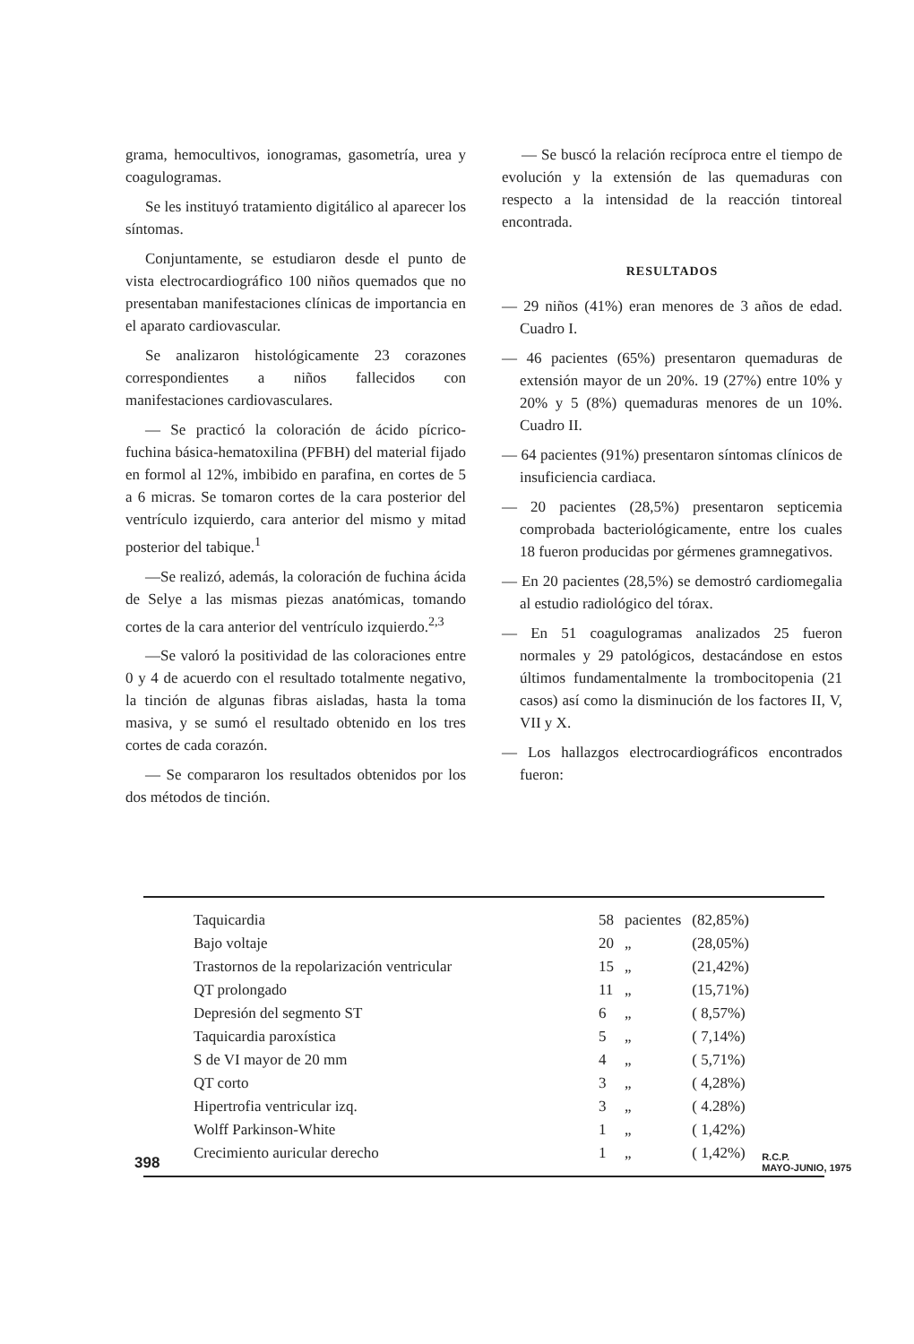grama, hemocultivos, ionogramas, gasometría, urea y coagulogramas.
Se les instituyó tratamiento digitálico al aparecer los síntomas.
Conjuntamente, se estudiaron desde el punto de vista electrocardiográfico 100 niños quemados que no presentaban manifestaciones clínicas de importancia en el aparato cardiovascular.
Se analizaron histológicamente 23 corazones correspondientes a niños fallecidos con manifestaciones cardiovasculares.
— Se practicó la coloración de ácido pícrico-fuchina básica-hematoxilina (PFBH) del material fijado en formol al 12%, imbibido en parafina, en cortes de 5 a 6 micras. Se tomaron cortes de la cara posterior del ventrículo izquierdo, cara anterior del mismo y mitad posterior del tabique.<sup>1</sup>
—Se realizó, además, la coloración de fuchina ácida de Selye a las mismas piezas anatómicas, tomando cortes de la cara anterior del ventrículo izquierdo.<sup>2,3</sup>
—Se valoró la positividad de las coloraciones entre 0 y 4 de acuerdo con el resultado totalmente negativo, la tinción de algunas fibras aisladas, hasta la toma masiva, y se sumó el resultado obtenido en los tres cortes de cada corazón.
— Se compararon los resultados obtenidos por los dos métodos de tinción.
— Se buscó la relación recíproca entre el tiempo de evolución y la extensión de las quemaduras con respecto a la intensidad de la reacción tintoreal encontrada.
RESULTADOS
— 29 niños (41%) eran menores de 3 años de edad. Cuadro I.
— 46 pacientes (65%) presentaron quemaduras de extensión mayor de un 20%. 19 (27%) entre 10% y 20% y 5 (8%) quemaduras menores de un 10%. Cuadro II.
— 64 pacientes (91%) presentaron síntomas clínicos de insuficiencia cardiaca.
— 20 pacientes (28,5%) presentaron septicemia comprobada bacteriológicamente, entre los cuales 18 fueron producidas por gérmenes gramnegativos.
— En 20 pacientes (28,5%) se demostró cardiomegalia al estudio radiológico del tórax.
— En 51 coagulogramas analizados 25 fueron normales y 29 patológicos, destacándose en estos últimos fundamentalmente la trombocitopenia (21 casos) así como la disminución de los factores II, V, VII y X.
— Los hallazgos electrocardiográficos encontrados fueron:
| Taquicardia | 58 | pacientes | (82,85%) |
| Bajo voltaje | 20 | „ | (28,05%) |
| Trastornos de la repolarización ventricular | 15 | „ | (21,42%) |
| QT prolongado | 11 | „ | (15,71%) |
| Depresión del segmento ST | 6 | „ | ( 8,57%) |
| Taquicardia paroxística | 5 | „ | ( 7,14%) |
| S de VI mayor de 20 mm | 4 | „ | ( 5,71%) |
| QT corto | 3 | „ | ( 4,28%) |
| Hipertrofia ventricular izq. | 3 | „ | ( 4.28%) |
| Wolff Parkinson-White | 1 | „ | ( 1,42%) |
| Crecimiento auricular derecho | 1 | „ | ( 1,42%) |
398 R.C.P.
MAYO-JUNIO, 1975